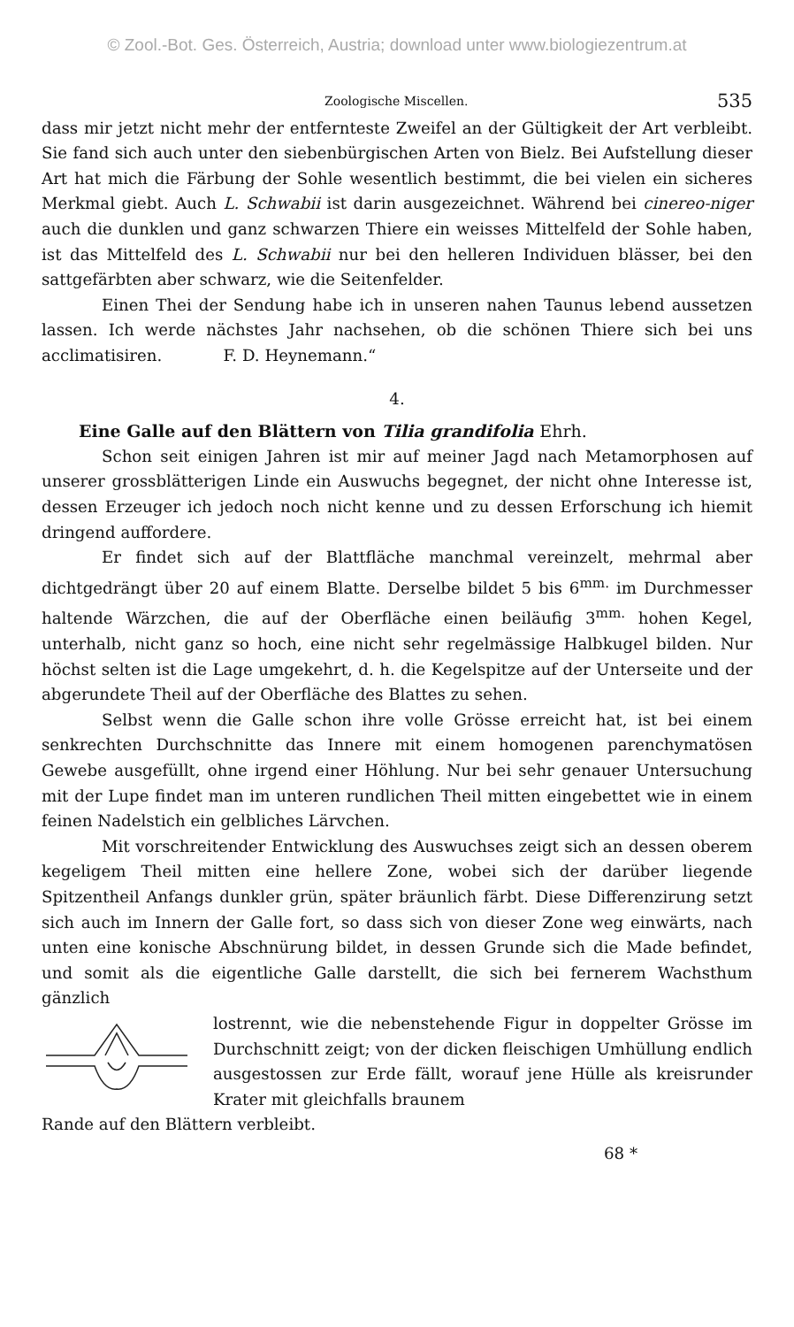© Zool.-Bot. Ges. Österreich, Austria; download unter www.biologiezentrum.at
Zoologische Miscellen. 535
dass mir jetzt nicht mehr der entfernteste Zweifel an der Gültigkeit der Art verbleibt. Sie fand sich auch unter den siebenbürgischen Arten von Bielz. Bei Aufstellung dieser Art hat mich die Färbung der Sohle wesentlich bestimmt, die bei vielen ein sicheres Merkmal giebt. Auch L. Schwabii ist darin ausgezeichnet. Während bei cinereo-niger auch die dunklen und ganz schwarzen Thiere ein weisses Mittelfeld der Sohle haben, ist das Mittelfeld des L. Schwabii nur bei den helleren Individuen blässer, bei den sattgefärbten aber schwarz, wie die Seitenfelder.
Einen Thei der Sendung habe ich in unseren nahen Taunus lebend aussetzen lassen. Ich werde nächstes Jahr nachsehen, ob die schönen Thiere sich bei uns acclimatisiren. F. D. Heynemann.“
4.
Eine Galle auf den Blättern von Tilia grandifolia Ehrh.
Schon seit einigen Jahren ist mir auf meiner Jagd nach Metamorphosen auf unserer grossblätterigen Linde ein Auswuchs begegnet, der nicht ohne Interesse ist, dessen Erzeuger ich jedoch noch nicht kenne und zu dessen Erforschung ich hiemit dringend auffordere.
Er findet sich auf der Blattfläche manchmal vereinzelt, mehrmal aber dichtgedrängt über 20 auf einem Blatte. Derselbe bildet 5 bis 6<sup>mm.</sup> im Durchmesser haltende Wärzchen, die auf der Oberfläche einen beiläufig 3<sup>mm.</sup> hohen Kegel, unterhalb, nicht ganz so hoch, eine nicht sehr regelmässige Halbkugel bilden. Nur höchst selten ist die Lage umgekehrt, d. h. die Kegelspitze auf der Unterseite und der abgerundete Theil auf der Oberfläche des Blattes zu sehen.
Selbst wenn die Galle schon ihre volle Grösse erreicht hat, ist bei einem senkrechten Durchschnitte das Innere mit einem homogenen parenchymatösen Gewebe ausgefüllt, ohne irgend einer Höhlung. Nur bei sehr genauer Untersuchung mit der Lupe findet man im unteren rundlichen Theil mitten eingebettet wie in einem feinen Nadelstich ein gelbliches Lärvchen.
Mit vorschreitender Entwicklung des Auswuchses zeigt sich an dessen oberem kegeligem Theil mitten eine hellere Zone, wobei sich der darüber liegende Spitzentheil Anfangs dunkler grün, später bräunlich färbt. Diese Differenzirung setzt sich auch im Innern der Galle fort, so dass sich von dieser Zone weg einwärts, nach unten eine konische Abschnürung bildet, in dessen Grunde sich die Made befindet, und somit als die eigentliche Galle darstellt, die sich bei fernerem Wachsthum gänzlich
lostrennt, wie die nebenstehende Figur in doppelter Grösse im Durchschnitt zeigt; von der dicken fleischigen Umhüllung endlich ausgestossen zur Erde fällt, worauf jene Hülle als kreisrunder Krater mit gleichfalls braunem
Rande auf den Blättern verbleibt.
68 *